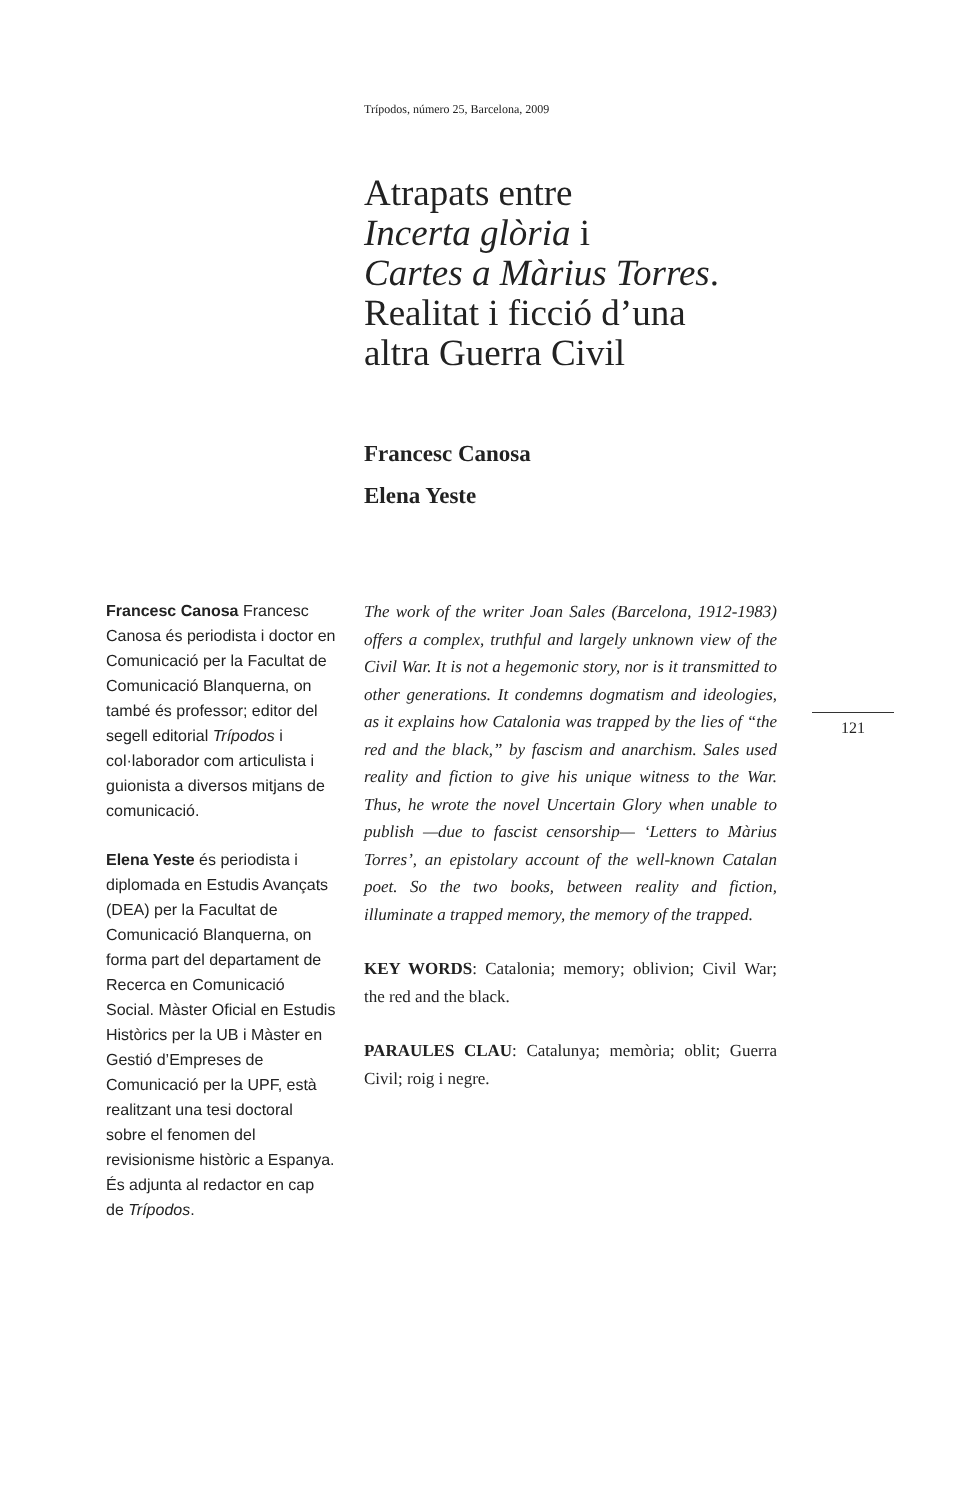Trípodos, número 25, Barcelona, 2009
Atrapats entre
Incerta glòria i
Cartes a Màrius Torres.
Realitat i ficció d’una
altra Guerra Civil
Francesc Canosa
Elena Yeste
Francesc Canosa Francesc Canosa és periodista i doctor en Comunicació per la Facultat de Comunicació Blanquerna, on també és professor; editor del segell editorial Trípodos i col·laborador com articulista i guionista a diversos mitjans de comunicació.
Elena Yeste és periodista i diplomada en Estudis Avançats (DEA) per la Facultat de Comunicació Blanquerna, on forma part del departament de Recerca en Comunicació Social. Màster Oficial en Estudis Històrics per la UB i Màster en Gestió d’Empreses de Comunicació per la UPF, està realitzant una tesi doctoral sobre el fenomen del revisionisme històric a Espanya. És adjunta al redactor en cap de Trípodos.
The work of the writer Joan Sales (Barcelona, 1912-1983) offers a complex, truthful and largely unknown view of the Civil War. It is not a hegemonic story, nor is it transmitted to other generations. It condemns dogmatism and ideologies, as it explains how Catalonia was trapped by the lies of “the red and the black,” by fascism and anarchism. Sales used reality and fiction to give his unique witness to the War. Thus, he wrote the novel Uncertain Glory when unable to publish —due to fascist censorship— ‘Letters to Màrius Torres’, an epistolary account of the well-known Catalan poet. So the two books, between reality and fiction, illuminate a trapped memory, the memory of the trapped.
KEY WORDS: Catalonia; memory; oblivion; Civil War; the red and the black.
PARAULES CLAU: Catalunya; memòria; oblit; Guerra Civil; roig i negre.
121